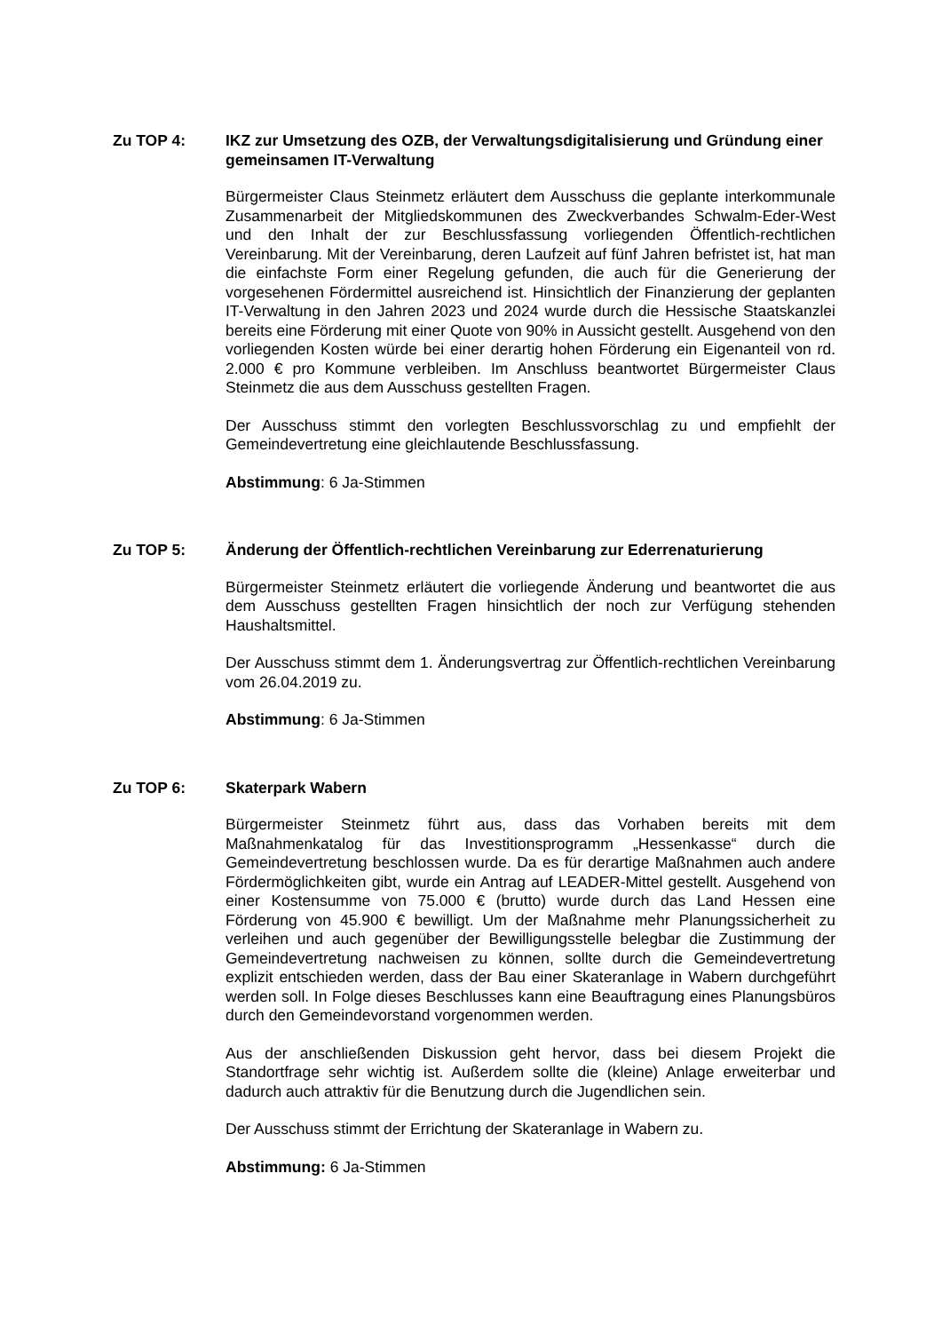Zu TOP 4:
IKZ zur Umsetzung des OZB, der Verwaltungsdigitalisierung und Gründung einer gemeinsamen IT-Verwaltung
Bürgermeister Claus Steinmetz erläutert dem Ausschuss die geplante interkommunale Zusammenarbeit der Mitgliedskommunen des Zweckverbandes Schwalm-Eder-West und den Inhalt der zur Beschlussfassung vorliegenden Öffentlich-rechtlichen Vereinbarung. Mit der Vereinbarung, deren Laufzeit auf fünf Jahren befristet ist, hat man die einfachste Form einer Regelung gefunden, die auch für die Generierung der vorgesehenen Fördermittel ausreichend ist. Hinsichtlich der Finanzierung der geplanten IT-Verwaltung in den Jahren 2023 und 2024 wurde durch die Hessische Staatskanzlei bereits eine Förderung mit einer Quote von 90% in Aussicht gestellt. Ausgehend von den vorliegenden Kosten würde bei einer derartig hohen Förderung ein Eigenanteil von rd. 2.000 € pro Kommune verbleiben. Im Anschluss beantwortet Bürgermeister Claus Steinmetz die aus dem Ausschuss gestellten Fragen.
Der Ausschuss stimmt den vorlegten Beschlussvorschlag zu und empfiehlt der Gemeindevertretung eine gleichlautende Beschlussfassung.
Abstimmung: 6 Ja-Stimmen
Zu TOP 5:
Änderung der Öffentlich-rechtlichen Vereinbarung zur Ederrenaturierung
Bürgermeister Steinmetz erläutert die vorliegende Änderung und beantwortet die aus dem Ausschuss gestellten Fragen hinsichtlich der noch zur Verfügung stehenden Haushaltsmittel.
Der Ausschuss stimmt dem 1. Änderungsvertrag zur Öffentlich-rechtlichen Vereinbarung vom 26.04.2019 zu.
Abstimmung: 6 Ja-Stimmen
Zu TOP 6:
Skaterpark Wabern
Bürgermeister Steinmetz führt aus, dass das Vorhaben bereits mit dem Maßnahmenkatalog für das Investitionsprogramm „Hessenkasse“ durch die Gemeindevertretung beschlossen wurde. Da es für derartige Maßnahmen auch andere Fördermöglichkeiten gibt, wurde ein Antrag auf LEADER-Mittel gestellt. Ausgehend von einer Kostensumme von 75.000 € (brutto) wurde durch das Land Hessen eine Förderung von 45.900 € bewilligt. Um der Maßnahme mehr Planungssicherheit zu verleihen und auch gegenüber der Bewilligungsstelle belegbar die Zustimmung der Gemeindevertretung nachweisen zu können, sollte durch die Gemeindevertretung explizit entschieden werden, dass der Bau einer Skateranlage in Wabern durchgeführt werden soll. In Folge dieses Beschlusses kann eine Beauftragung eines Planungsbüros durch den Gemeindevorstand vorgenommen werden.
Aus der anschließenden Diskussion geht hervor, dass bei diesem Projekt die Standortfrage sehr wichtig ist. Außerdem sollte die (kleine) Anlage erweiterbar und dadurch auch attraktiv für die Benutzung durch die Jugendlichen sein.
Der Ausschuss stimmt der Errichtung der Skateranlage in Wabern zu.
Abstimmung: 6 Ja-Stimmen